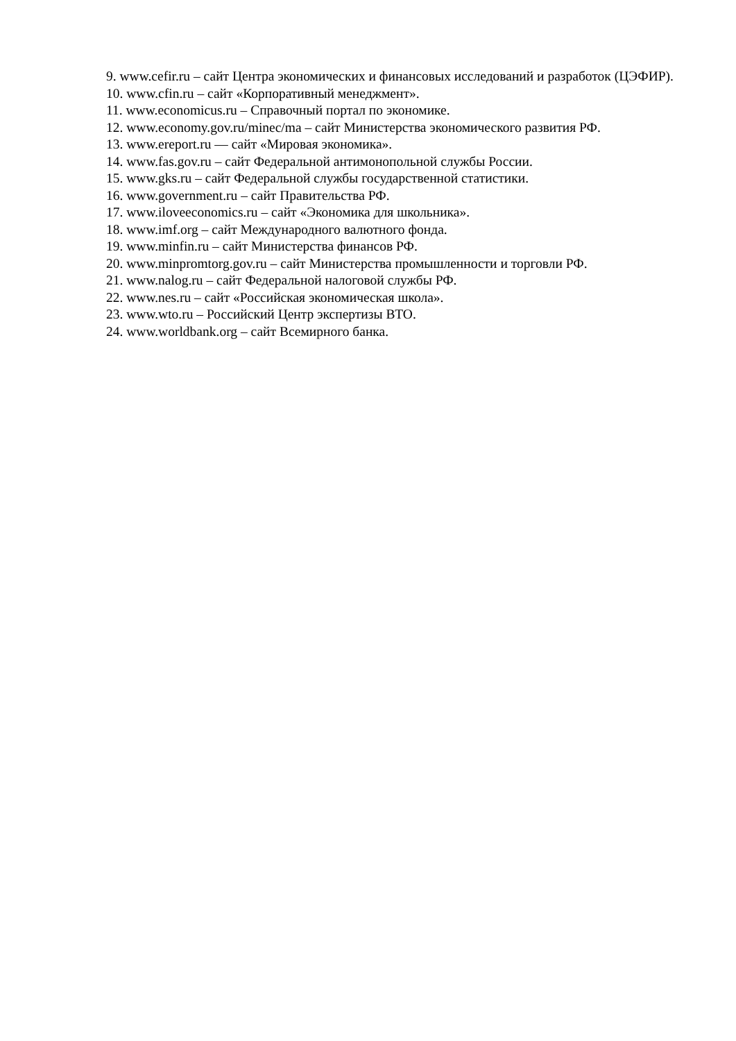9. www.cefir.ru – сайт Центра экономических и финансовых исследований и разработок (ЦЭФИР).
10. www.cfin.ru – сайт «Корпоративный менеджмент».
11. www.economicus.ru – Справочный портал по экономике.
12. www.economy.gov.ru/minec/ma – сайт Министерства экономического развития РФ.
13. www.ereport.ru — сайт «Мировая экономика».
14. www.fas.gov.ru – сайт Федеральной антимонопольной службы России.
15. www.gks.ru – сайт Федеральной службы государственной статистики.
16. www.government.ru – сайт Правительства РФ.
17. www.iloveeconomics.ru – сайт «Экономика для школьника».
18. www.imf.org – сайт Международного валютного фонда.
19. www.minfin.ru – сайт Министерства финансов РФ.
20. www.minpromtorg.gov.ru – сайт Министерства промышленности и торговли РФ.
21. www.nalog.ru – сайт Федеральной налоговой службы РФ.
22. www.nes.ru – сайт «Российская экономическая школа».
23. www.wto.ru – Российский Центр экспертизы ВТО.
24. www.worldbank.org – сайт Всемирного банка.